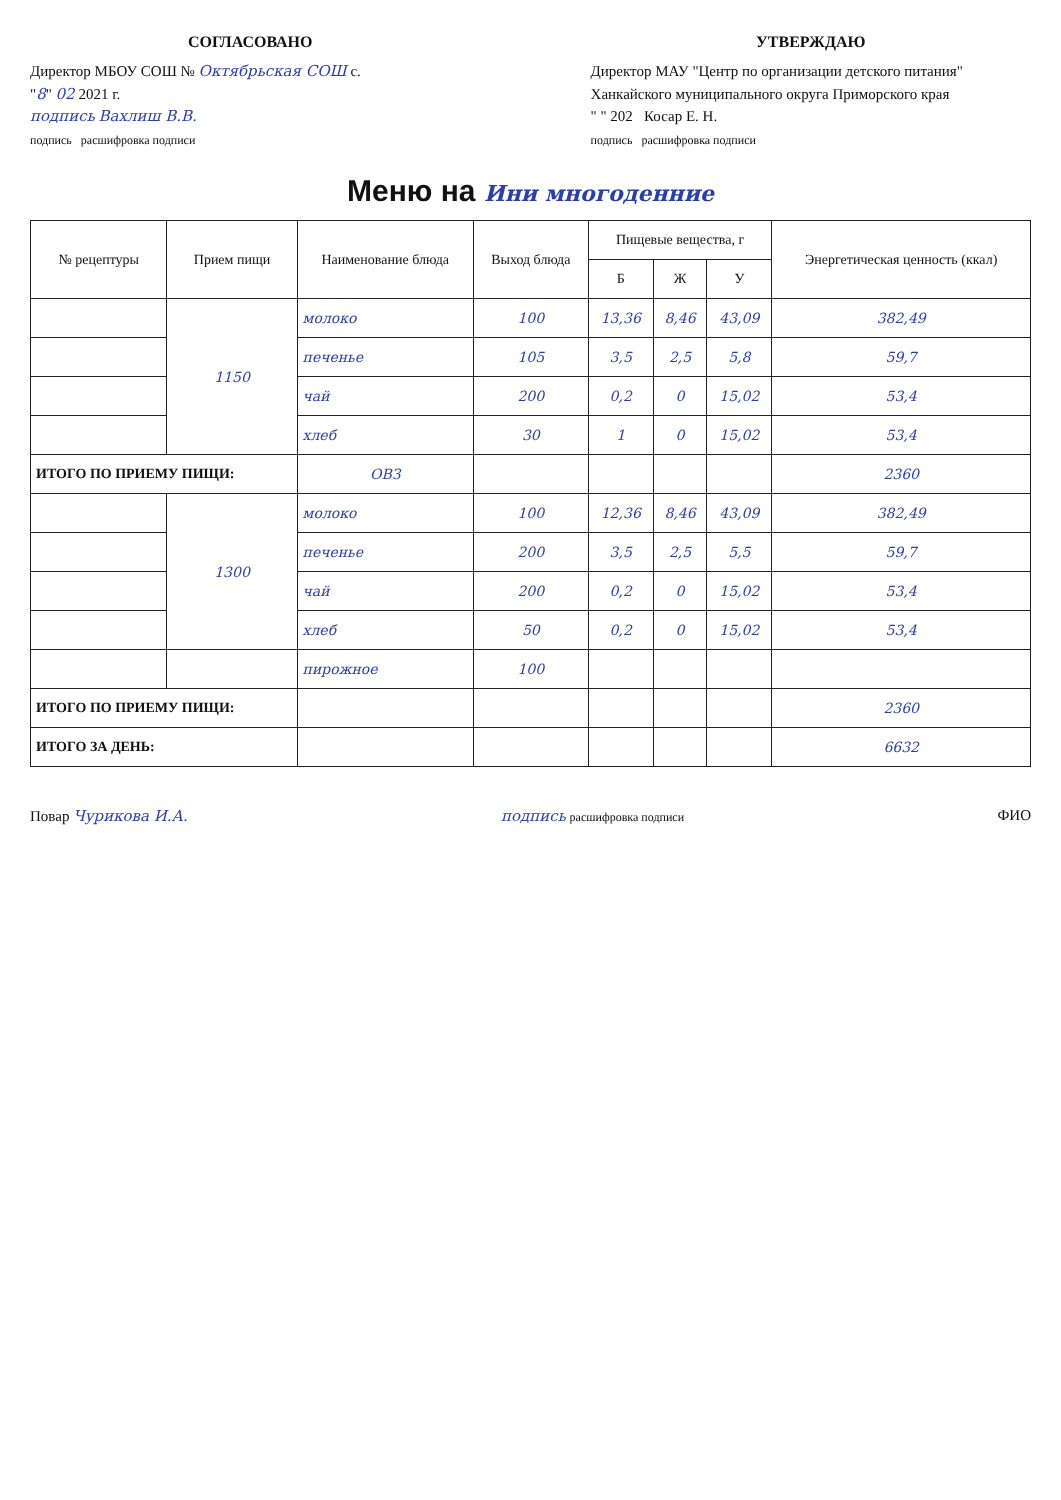СОГЛАСОВАНО
Директор МБОУ СОШ № Октябрьская СОШ с.
"8" 02 2021 г.
подпись Вахлиш В.В.
подпись расшифровка подписи
УТВЕРЖДАЮ
Директор МАУ "Центр по организации детского питания" Ханкайского муниципального округа Приморского края
" " 202 Косар Е. Н.
подпись расшифровка подписи
Меню на Ини многоденние
| № рецептуры | Прием пищи | Наименование блюда | Выход блюда | Пищевые вещества, г | | | Энергетическая ценность (ккал) |
| --- | --- | --- | --- | --- | --- | --- | --- |
| | | | | Б | Ж | У | |
| | 1150 | молоко | 100 | 13,36 | 8,46 | 43,09 | 382,49 |
| | | печенье | 105 | 3,5 | 2,5 | 5,8 | 59,7 |
| | | чай | 200 | 0,2 | 0 | 15,02 | 53,4 |
| | | хлеб | 30 | 1 | 0 | 15,02 | 53,4 |
| ИТОГО ПО ПРИЕМУ ПИЩИ: | | ОВЗ | | | | | 2360 |
| | 1300 | молоко | 100 | 12,36 | 8,46 | 43,09 | 382,49 |
| | | печенье | 200 | 3,5 | 2,5 | 5,5 | 59,7 |
| | | чай | 200 | 0,2 | 0 | 15,02 | 53,4 |
| | | хлеб | 50 | 0,2 | 0 | 15,02 | 53,4 |
| | | пирожное | 100 | | | | |
| ИТОГО ПО ПРИЕМУ ПИЩИ: | | | | | | | 2360 |
| ИТОГО ЗА ДЕНЬ: | | | | | | | 6632 |
Повар Чурикова И.А. подпись расшифровка подписи
ФИО